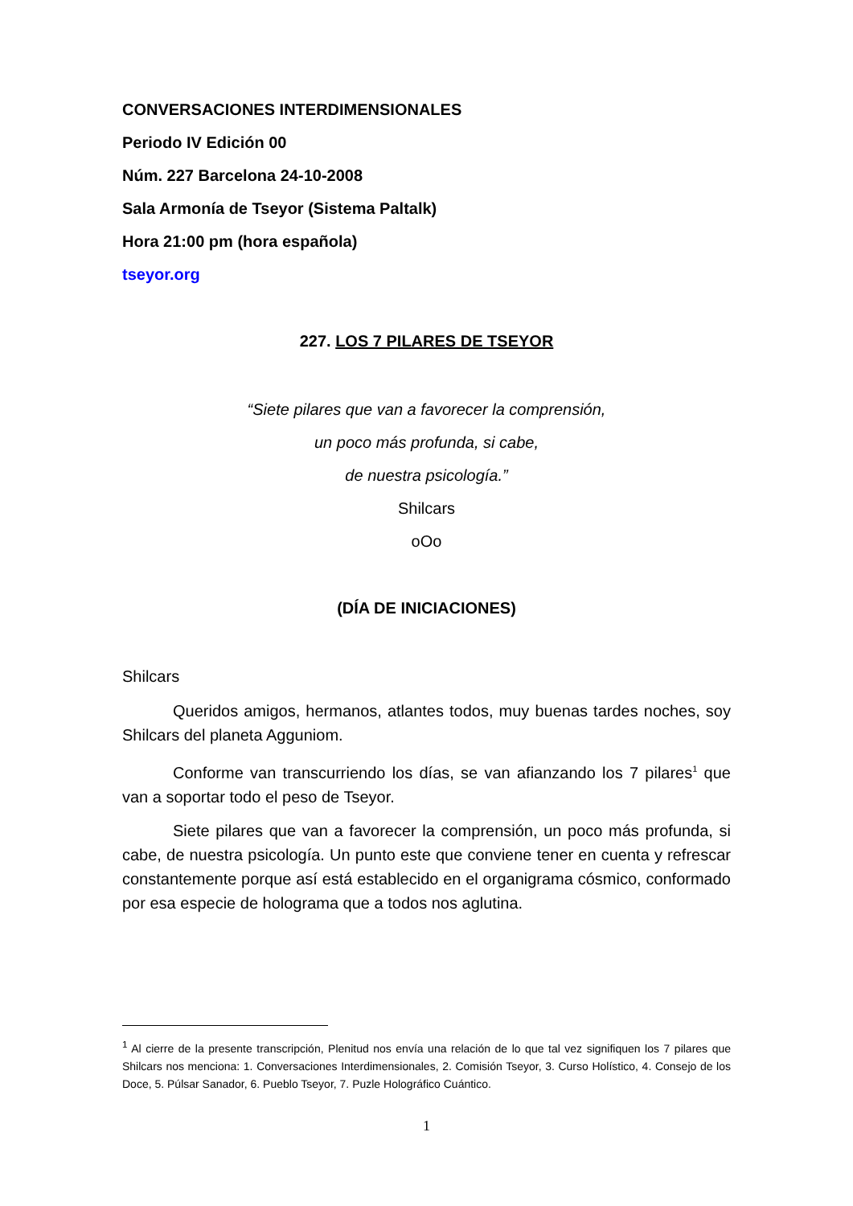CONVERSACIONES INTERDIMENSIONALES
Periodo IV Edición 00
Núm. 227 Barcelona 24-10-2008
Sala Armonía de Tseyor (Sistema Paltalk)
Hora 21:00 pm (hora española)
tseyor.org
227. LOS 7 PILARES DE TSEYOR
“Siete pilares que van a favorecer la comprensión,
un poco más profunda, si cabe,
de nuestra psicología.”
Shilcars
oOo
(DÍA DE INICIACIONES)
Shilcars
Queridos amigos, hermanos, atlantes todos, muy buenas tardes noches, soy Shilcars del planeta Agguniom.
Conforme van transcurriendo los días, se van afianzando los 7 pilares<sup>1</sup> que van a soportar todo el peso de Tseyor.
Siete pilares que van a favorecer la comprensión, un poco más profunda, si cabe, de nuestra psicología. Un punto este que conviene tener en cuenta y refrescar constantemente porque así está establecido en el organigrama cósmico, conformado por esa especie de holograma que a todos nos aglutina.
<sup>1</sup> Al cierre de la presente transcripción, Plenitud nos envía una relación de lo que tal vez signifiquen los 7 pilares que Shilcars nos menciona: 1. Conversaciones Interdimensionales, 2. Comisión Tseyor, 3. Curso Holístico, 4. Consejo de los Doce, 5. Púlsar Sanador, 6. Pueblo Tseyor, 7. Puzle Holográfico Cuántico.
1